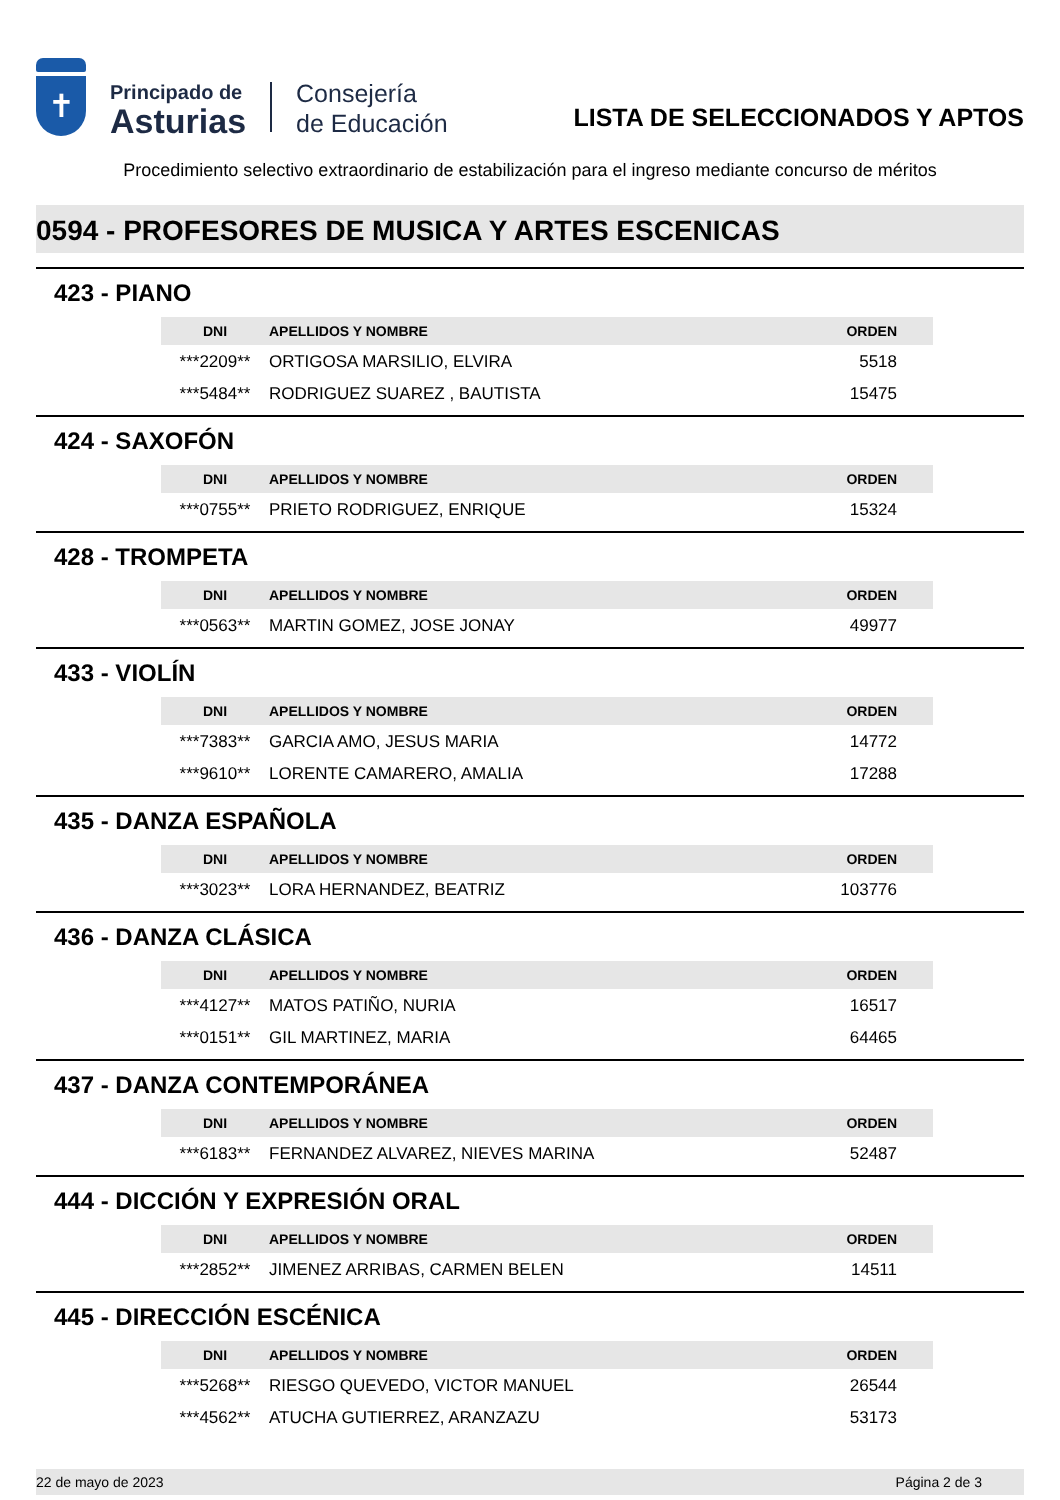✝
Principado de
Asturias
Consejería
de Educación
LISTA DE SELECCIONADOS Y APTOS
Procedimiento selectivo extraordinario de estabilización para el ingreso mediante concurso de méritos
0594 - PROFESORES DE MUSICA Y ARTES ESCENICAS
423 - PIANO
| DNI | APELLIDOS Y NOMBRE | ORDEN |
| --- | --- | --- |
| ***2209** | ORTIGOSA MARSILIO, ELVIRA | 5518 |
| ***5484** | RODRIGUEZ SUAREZ , BAUTISTA | 15475 |
424 - SAXOFÓN
| DNI | APELLIDOS Y NOMBRE | ORDEN |
| --- | --- | --- |
| ***0755** | PRIETO RODRIGUEZ, ENRIQUE | 15324 |
428 - TROMPETA
| DNI | APELLIDOS Y NOMBRE | ORDEN |
| --- | --- | --- |
| ***0563** | MARTIN GOMEZ, JOSE JONAY | 49977 |
433 - VIOLÍN
| DNI | APELLIDOS Y NOMBRE | ORDEN |
| --- | --- | --- |
| ***7383** | GARCIA AMO, JESUS MARIA | 14772 |
| ***9610** | LORENTE CAMARERO, AMALIA | 17288 |
435 - DANZA ESPAÑOLA
| DNI | APELLIDOS Y NOMBRE | ORDEN |
| --- | --- | --- |
| ***3023** | LORA HERNANDEZ, BEATRIZ | 103776 |
436 - DANZA CLÁSICA
| DNI | APELLIDOS Y NOMBRE | ORDEN |
| --- | --- | --- |
| ***4127** | MATOS PATIÑO, NURIA | 16517 |
| ***0151** | GIL MARTINEZ, MARIA | 64465 |
437 - DANZA CONTEMPORÁNEA
| DNI | APELLIDOS Y NOMBRE | ORDEN |
| --- | --- | --- |
| ***6183** | FERNANDEZ ALVAREZ, NIEVES MARINA | 52487 |
444 - DICCIÓN Y EXPRESIÓN ORAL
| DNI | APELLIDOS Y NOMBRE | ORDEN |
| --- | --- | --- |
| ***2852** | JIMENEZ ARRIBAS, CARMEN BELEN | 14511 |
445 - DIRECCIÓN ESCÉNICA
| DNI | APELLIDOS Y NOMBRE | ORDEN |
| --- | --- | --- |
| ***5268** | RIESGO QUEVEDO, VICTOR MANUEL | 26544 |
| ***4562** | ATUCHA GUTIERREZ, ARANZAZU | 53173 |
22 de mayo de 2023 Página 2 de 3